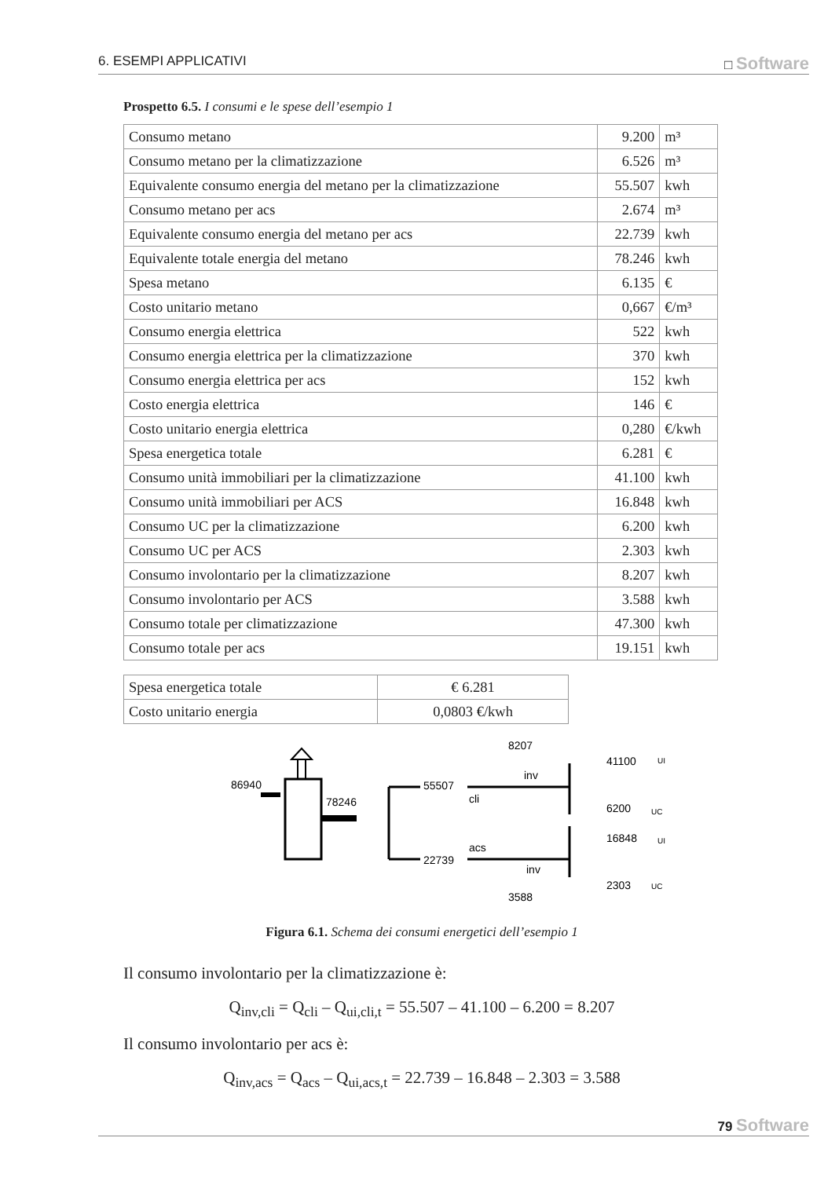6. ESEMPI APPLICATIVI □ Software
Prospetto 6.5. I consumi e le spese dell’esempio 1
| Consumo metano | 9.200 | m³ |
| Consumo metano per la climatizzazione | 6.526 | m³ |
| Equivalente consumo energia del metano per la climatizzazione | 55.507 | kwh |
| Consumo metano per acs | 2.674 | m³ |
| Equivalente consumo energia del metano per acs | 22.739 | kwh |
| Equivalente totale energia del metano | 78.246 | kwh |
| Spesa metano | 6.135 | € |
| Costo unitario metano | 0,667 | €/m³ |
| Consumo energia elettrica | 522 | kwh |
| Consumo energia elettrica per la climatizzazione | 370 | kwh |
| Consumo energia elettrica per acs | 152 | kwh |
| Costo energia elettrica | 146 | € |
| Costo unitario energia elettrica | 0,280 | €/kwh |
| Spesa energetica totale | 6.281 | € |
| Consumo unità immobiliari per la climatizzazione | 41.100 | kwh |
| Consumo unità immobiliari per ACS | 16.848 | kwh |
| Consumo UC per la climatizzazione | 6.200 | kwh |
| Consumo UC per ACS | 2.303 | kwh |
| Consumo involontario per la climatizzazione | 8.207 | kwh |
| Consumo involontario per ACS | 3.588 | kwh |
| Consumo totale per climatizzazione | 47.300 | kwh |
| Consumo totale per acs | 19.151 | kwh |
| Spesa energetica totale | € 6.281 |
| Costo unitario energia | 0,0803 €/kwh |
86940
78246
55507
22739
cli
acs
8207
inv
inv
3588
41100
6200
16848
2303
UI
UC
UI
UC
Figura 6.1. Schema dei consumi energetici dell’esempio 1
Il consumo involontario per la climatizzazione è:
Q<sub>inv,cli</sub> = Q<sub>cli</sub> – Q<sub>ui,cli,t</sub> = 55.507 – 41.100 – 6.200 = 8.207
Il consumo involontario per acs è:
Q<sub>inv,acs</sub> = Q<sub>acs</sub> – Q<sub>ui,acs,t</sub> = 22.739 – 16.848 – 2.303 = 3.588
79 Software